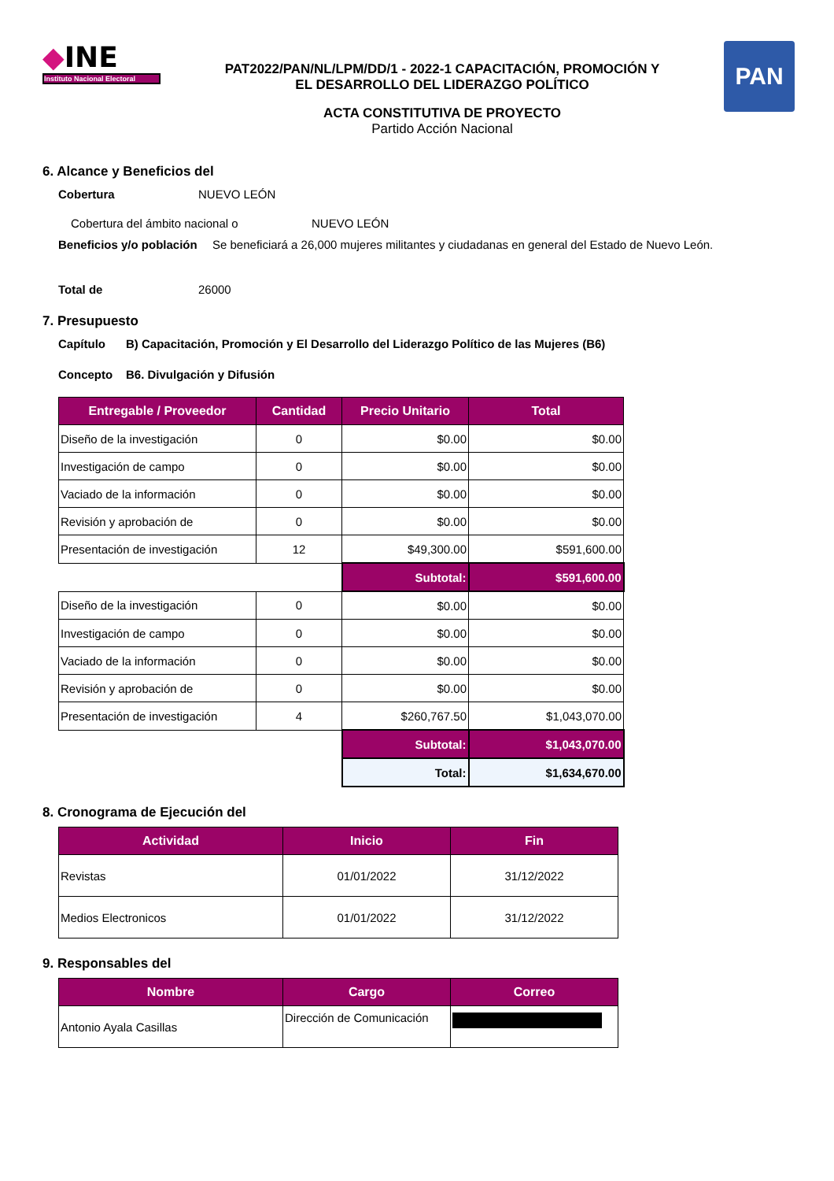◆INE
Instituto Nacional Electoral
PAT2022/PAN/NL/LPM/DD/1 - 2022-1 CAPACITACIÓN, PROMOCIÓN Y
EL DESARROLLO DEL LIDERAZGO POLÍTICO
ACTA CONSTITUTIVA DE PROYECTO
Partido Acción Nacional
PAN
6. Alcance y Beneficios del
Cobertura NUEVO LEÓN
Cobertura del ámbito nacional o NUEVO LEÓN
Beneficios y/o población Se beneficiará a 26,000 mujeres militantes y ciudadanas en general del Estado de Nuevo León.
Total de 26000
7. Presupuesto
Capítulo B) Capacitación, Promoción y El Desarrollo del Liderazgo Político de las Mujeres (B6)
Concepto B6. Divulgación y Difusión
| Entregable / Proveedor | Cantidad | Precio Unitario | Total |
| --- | --- | --- | --- |
| Diseño de la investigación | 0 | $0.00 | $0.00 |
| Investigación de campo | 0 | $0.00 | $0.00 |
| Vaciado de la información | 0 | $0.00 | $0.00 |
| Revisión y aprobación de | 0 | $0.00 | $0.00 |
| Presentación de investigación | 12 | $49,300.00 | $591,600.00 |
| | | Subtotal: | $591,600.00 |
| Diseño de la investigación | 0 | $0.00 | $0.00 |
| Investigación de campo | 0 | $0.00 | $0.00 |
| Vaciado de la información | 0 | $0.00 | $0.00 |
| Revisión y aprobación de | 0 | $0.00 | $0.00 |
| Presentación de investigación | 4 | $260,767.50 | $1,043,070.00 |
| | | Subtotal: | $1,043,070.00 |
| | | Total: | $1,634,670.00 |
8. Cronograma de Ejecución del
| Actividad | Inicio | Fin |
| --- | --- | --- |
| Revistas | 01/01/2022 | 31/12/2022 |
| Medios Electronicos | 01/01/2022 | 31/12/2022 |
9. Responsables del
| Nombre | Cargo | Correo |
| --- | --- | --- |
| Antonio Ayala Casillas | Dirección de Comunicación | |